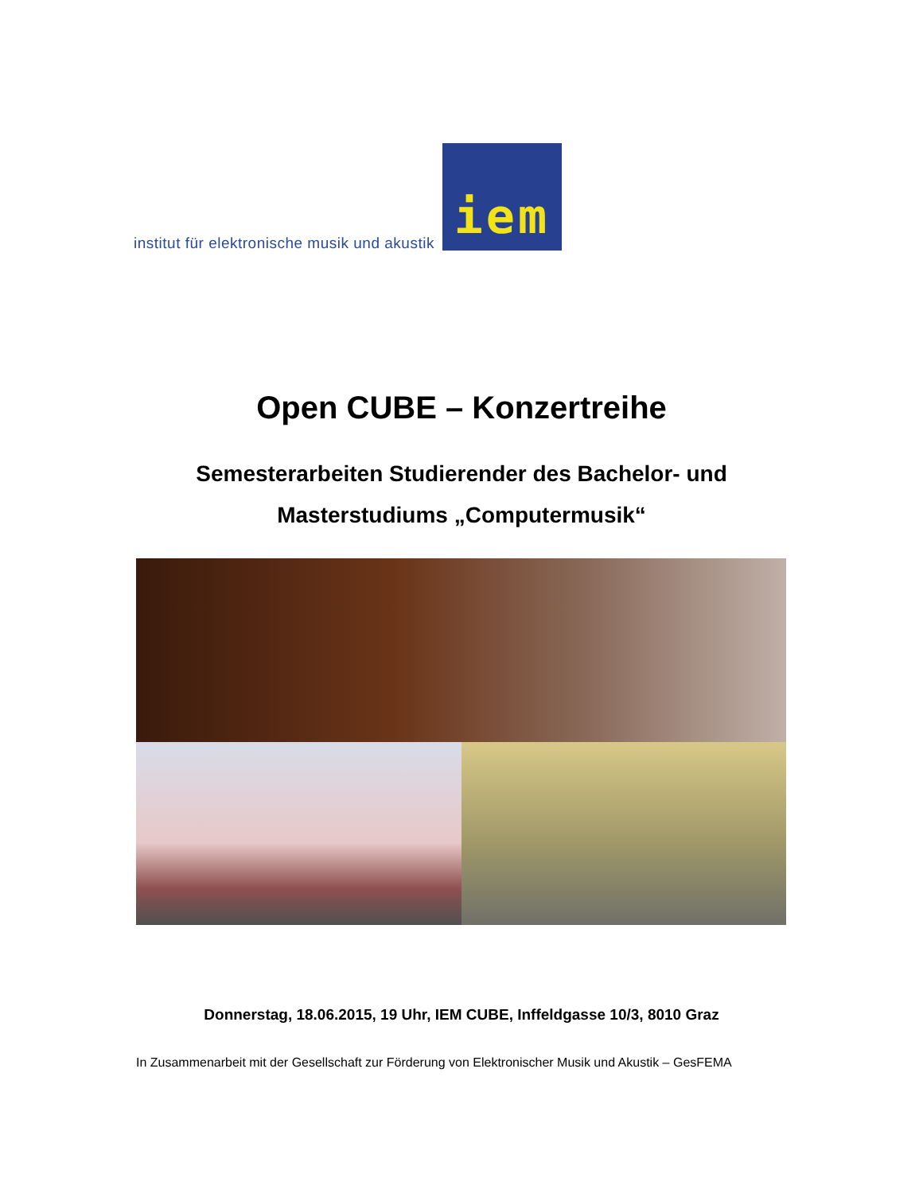institut für elektronische musik und akustik
iem
Open CUBE – Konzertreihe
Semesterarbeiten Studierender des Bachelor- und
Masterstudiums „Computermusik“
Donnerstag, 18.06.2015, 19 Uhr, IEM CUBE, Inffeldgasse 10/3, 8010 Graz
In Zusammenarbeit mit der Gesellschaft zur Förderung von Elektronischer Musik und Akustik – GesFEMA